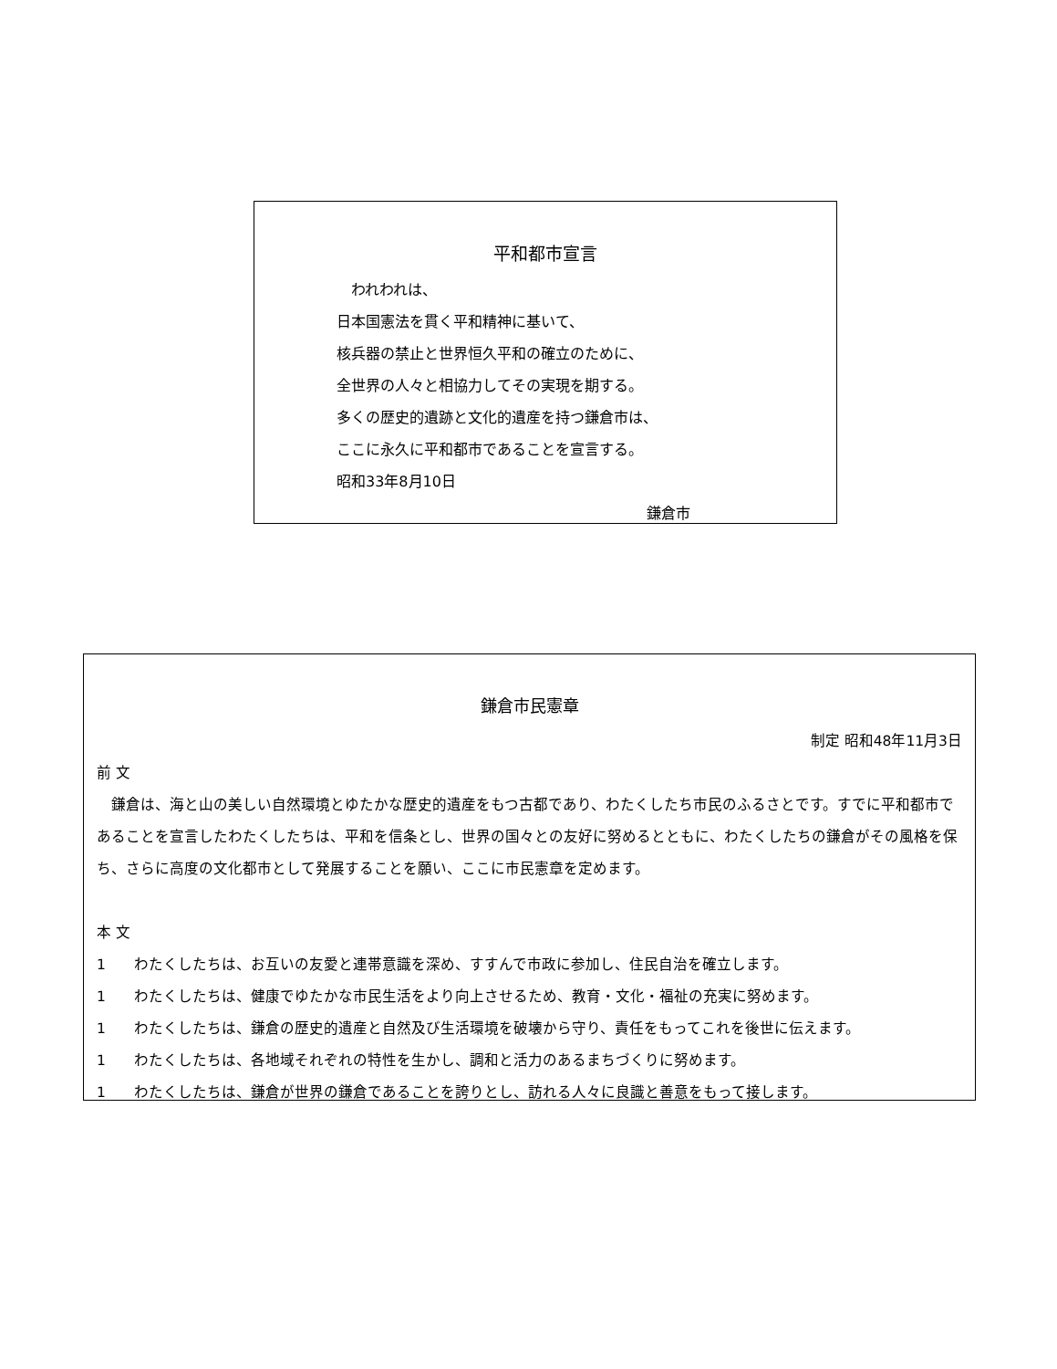平和都市宣言
　われわれは、
日本国憲法を貫く平和精神に基いて、
核兵器の禁止と世界恒久平和の確立のために、
全世界の人々と相協力してその実現を期する。
多くの歴史的遺跡と文化的遺産を持つ鎌倉市は、
ここに永久に平和都市であることを宣言する。
昭和33年8月10日
鎌倉市
鎌倉市民憲章
制定 昭和48年11月3日
前 文
　鎌倉は、海と山の美しい自然環境とゆたかな歴史的遺産をもつ古都であり、わたくしたち市民のふるさとです。すでに平和都市であることを宣言したわたくしたちは、平和を信条とし、世界の国々との友好に努めるとともに、わたくしたちの鎌倉がその風格を保ち、さらに高度の文化都市として発展することを願い、ここに市民憲章を定めます。
本 文
1 わたくしたちは、お互いの友愛と連帯意識を深め、すすんで市政に参加し、住民自治を確立します。
1 わたくしたちは、健康でゆたかな市民生活をより向上させるため、教育・文化・福祉の充実に努めます。
1 わたくしたちは、鎌倉の歴史的遺産と自然及び生活環境を破壊から守り、責任をもってこれを後世に伝えます。
1 わたくしたちは、各地域それぞれの特性を生かし、調和と活力のあるまちづくりに努めます。
1 わたくしたちは、鎌倉が世界の鎌倉であることを誇りとし、訪れる人々に良識と善意をもって接します。